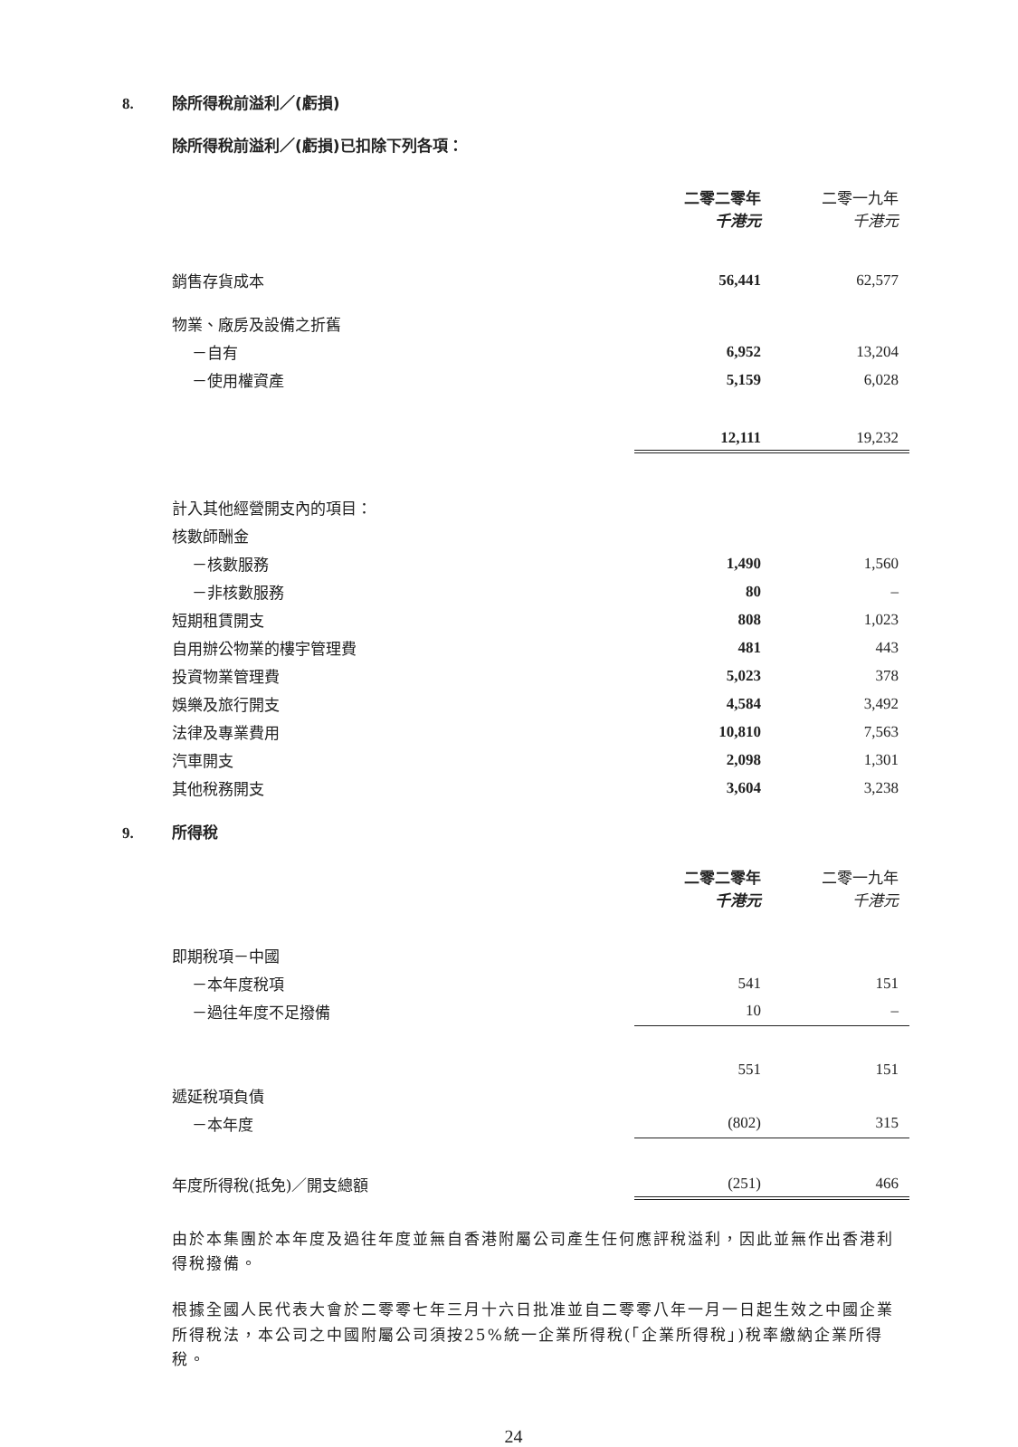8. 除所得稅前溢利／(虧損)
除所得稅前溢利／(虧損)已扣除下列各項：
| | 二零二零年 千港元 | 二零一九年 千港元 |
| 銷售存貨成本 | 56,441 | 62,577 |
| 物業、廠房及設備之折舊 | | |
| －自有 | 6,952 | 13,204 |
| －使用權資產 | 5,159 | 6,028 |
| | 12,111 | 19,232 |
| 計入其他經營開支內的項目： | | |
| 核數師酬金 | | |
| －核數服務 | 1,490 | 1,560 |
| －非核數服務 | 80 | – |
| 短期租賃開支 | 808 | 1,023 |
| 自用辦公物業的樓宇管理費 | 481 | 443 |
| 投資物業管理費 | 5,023 | 378 |
| 娛樂及旅行開支 | 4,584 | 3,492 |
| 法律及專業費用 | 10,810 | 7,563 |
| 汽車開支 | 2,098 | 1,301 |
| 其他稅務開支 | 3,604 | 3,238 |
9. 所得稅
| | 二零二零年 千港元 | 二零一九年 千港元 |
| 即期稅項－中國 | | |
| －本年度稅項 | 541 | 151 |
| －過往年度不足撥備 | 10 | – |
| | 551 | 151 |
| 遞延稅項負債 | | |
| －本年度 | (802) | 315 |
| 年度所得稅(抵免)／開支總額 | (251) | 466 |
由於本集團於本年度及過往年度並無自香港附屬公司產生任何應評稅溢利，因此並無作出香港利得稅撥備。
根據全國人民代表大會於二零零七年三月十六日批准並自二零零八年一月一日起生效之中國企業所得稅法，本公司之中國附屬公司須按25%統一企業所得稅(「企業所得稅」)稅率繳納企業所得稅。
24